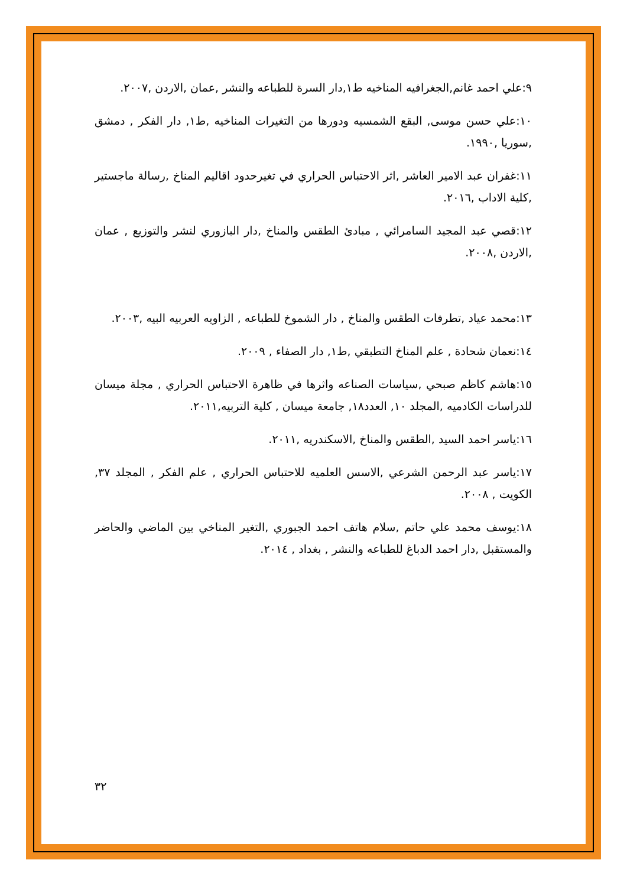٩:علي احمد غانم,الجغرافيه المناخيه ط١,دار السرة للطباعه والنشر ,عمان ,الاردن ,٢٠٠٧.
١٠:علي حسن موسى, البقع الشمسيه ودورها من التغيرات المناخيه ,ط١, دار الفكر , دمشق ,سوريا ,١٩٩٠.
١١:غفران عبد الامير العاشر ,اثر الاحتباس الحراري في تغيرحدود اقاليم المناخ ,رسالة ماجستير ,كلية الاداب ,٢٠١٦.
١٢:قصي عبد المجيد السامرائي , مبادئ الطقس والمناخ ,دار البازوري لنشر والتوزيع , عمان ,الاردن ,٢٠٠٨.
١٣:محمد عياد ,تطرفات الطقس والمناخ , دار الشموخ للطباعه , الزاويه العربيه البيه ,٢٠٠٣.
١٤:نعمان شحادة , علم المناخ التطبقي ,ط١, دار الصفاء , ٢٠٠٩.
١٥:هاشم كاظم صبحي ,سياسات الصناعه واثرها في ظاهرة الاحتباس الحراري , مجلة ميسان للدراسات الكادميه ,المجلد ١٠, العدد١٨, جامعة ميسان , كلية التربيه,٢٠١١.
١٦:ياسر احمد السيد ,الطقس والمناخ ,الاسكندريه ,٢٠١١.
١٧:ياسر عبد الرحمن الشرعي ,الاسس العلميه للاحتباس الحراري , علم الفكر , المجلد ٣٧, الكويت , ٢٠٠٨.
١٨:يوسف محمد علي حاتم ,سلام هاتف احمد الجبوري ,التغير المناخي بين الماضي والحاضر والمستقبل ,دار احمد الدباغ للطباعه والنشر , بغداد , ٢٠١٤.
٣٢